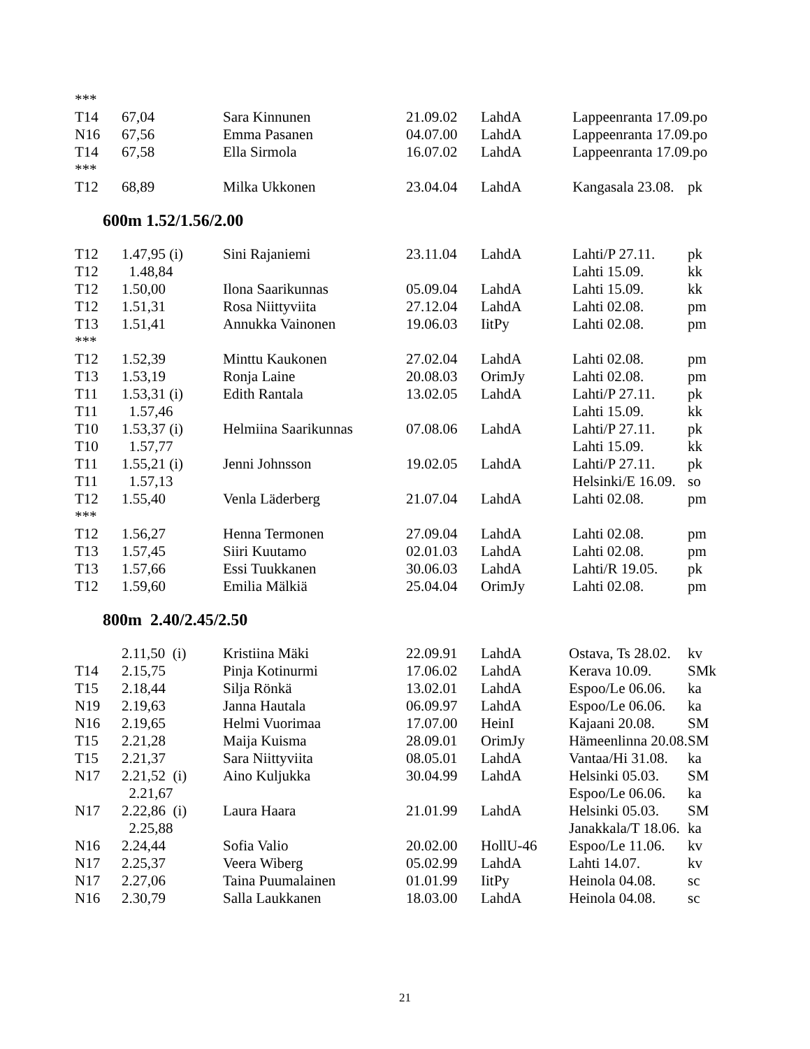| *** | | | | | | |
| T14 | 67,04 | Sara Kinnunen | 21.09.02 | LahdA | Lappeenranta 17.09.po | |
| N16 | 67,56 | Emma Pasanen | 04.07.00 | LahdA | Lappeenranta 17.09.po | |
| T14 | 67,58 | Ella Sirmola | 16.07.02 | LahdA | Lappeenranta 17.09.po | |
| *** | | | | | | |
| T12 | 68,89 | Milka Ukkonen | 23.04.04 | LahdA | Kangasala 23.08. | pk |
600m 1.52/1.56/2.00
| T12 | 1.47,95 (i) | Sini Rajaniemi | 23.11.04 | LahdA | Lahti/P 27.11. | pk |
| T12 | 1.48,84 | | | | Lahti 15.09. | kk |
| T12 | 1.50,00 | Ilona Saarikunnas | 05.09.04 | LahdA | Lahti 15.09. | kk |
| T12 | 1.51,31 | Rosa Niittyviita | 27.12.04 | LahdA | Lahti 02.08. | pm |
| T13 | 1.51,41 | Annukka Vainonen | 19.06.03 | IitPy | Lahti 02.08. | pm |
| *** | | | | | | |
| T12 | 1.52,39 | Minttu Kaukonen | 27.02.04 | LahdA | Lahti 02.08. | pm |
| T13 | 1.53,19 | Ronja Laine | 20.08.03 | OrimJy | Lahti 02.08. | pm |
| T11 | 1.53,31 (i) | Edith Rantala | 13.02.05 | LahdA | Lahti/P 27.11. | pk |
| T11 | 1.57,46 | | | | Lahti 15.09. | kk |
| T10 | 1.53,37 (i) | Helmiina Saarikunnas | 07.08.06 | LahdA | Lahti/P 27.11. | pk |
| T10 | 1.57,77 | | | | Lahti 15.09. | kk |
| T11 | 1.55,21 (i) | Jenni Johnsson | 19.02.05 | LahdA | Lahti/P 27.11. | pk |
| T11 | 1.57,13 | | | | Helsinki/E 16.09. | so |
| T12 | 1.55,40 | Venla Läderberg | 21.07.04 | LahdA | Lahti 02.08. | pm |
| *** | | | | | | |
| T12 | 1.56,27 | Henna Termonen | 27.09.04 | LahdA | Lahti 02.08. | pm |
| T13 | 1.57,45 | Siiri Kuutamo | 02.01.03 | LahdA | Lahti 02.08. | pm |
| T13 | 1.57,66 | Essi Tuukkanen | 30.06.03 | LahdA | Lahti/R 19.05. | pk |
| T12 | 1.59,60 | Emilia Mälkiä | 25.04.04 | OrimJy | Lahti 02.08. | pm |
800m 2.40/2.45/2.50
| | 2.11,50 (i) | Kristiina Mäki | 22.09.91 | LahdA | Ostava, Ts 28.02. | kv |
| T14 | 2.15,75 | Pinja Kotinurmi | 17.06.02 | LahdA | Kerava 10.09. | SMk |
| T15 | 2.18,44 | Silja Rönkä | 13.02.01 | LahdA | Espoo/Le 06.06. | ka |
| N19 | 2.19,63 | Janna Hautala | 06.09.97 | LahdA | Espoo/Le 06.06. | ka |
| N16 | 2.19,65 | Helmi Vuorimaa | 17.07.00 | HeinI | Kajaani 20.08. | SM |
| T15 | 2.21,28 | Maija Kuisma | 28.09.01 | OrimJy | Hämeenlinna 20.08. | SM |
| T15 | 2.21,37 | Sara Niittyviita | 08.05.01 | LahdA | Vantaa/Hi 31.08. | ka |
| N17 | 2.21,52 (i) | Aino Kuljukka | 30.04.99 | LahdA | Helsinki 05.03. | SM |
| | 2.21,67 | | | | Espoo/Le 06.06. | ka |
| N17 | 2.22,86 (i) | Laura Haara | 21.01.99 | LahdA | Helsinki 05.03. | SM |
| | 2.25,88 | | | | Janakkala/T 18.06. | ka |
| N16 | 2.24,44 | Sofia Valio | 20.02.00 | HollU-46 | Espoo/Le 11.06. | kv |
| N17 | 2.25,37 | Veera Wiberg | 05.02.99 | LahdA | Lahti 14.07. | kv |
| N17 | 2.27,06 | Taina Puumalainen | 01.01.99 | IitPy | Heinola 04.08. | sc |
| N16 | 2.30,79 | Salla Laukkanen | 18.03.00 | LahdA | Heinola 04.08. | sc |
21